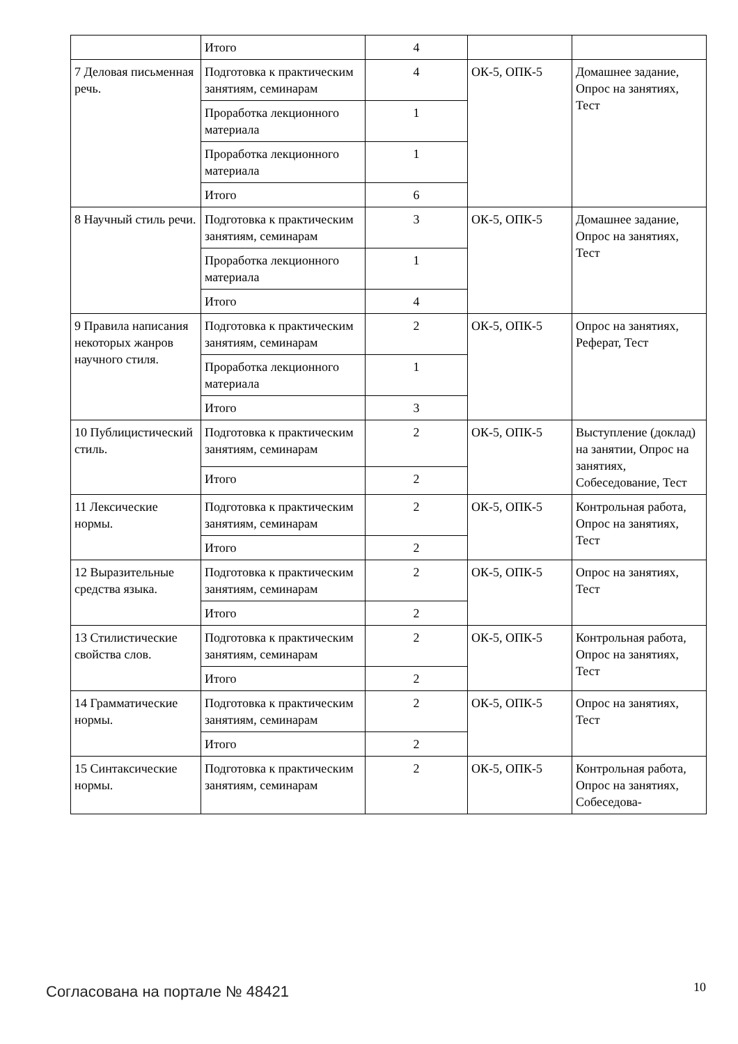| | Итого | 4 | | |
| 7 Деловая письменная речь. | Подготовка к практическим занятиям, семинарам | 4 | ОК-5, ОПК-5 | Домашнее задание, Опрос на занятиях, Тест |
| | Проработка лекционного материала | 1 | | |
| | Проработка лекционного материала | 1 | | |
| | Итого | 6 | | |
| 8 Научный стиль речи. | Подготовка к практическим занятиям, семинарам | 3 | ОК-5, ОПК-5 | Домашнее задание, Опрос на занятиях, Тест |
| | Проработка лекционного материала | 1 | | |
| | Итого | 4 | | |
| 9 Правила написания некоторых жанров научного стиля. | Подготовка к практическим занятиям, семинарам | 2 | ОК-5, ОПК-5 | Опрос на занятиях, Реферат, Тест |
| | Проработка лекционного материала | 1 | | |
| | Итого | 3 | | |
| 10 Публицистический стиль. | Подготовка к практическим занятиям, семинарам | 2 | ОК-5, ОПК-5 | Выступление (доклад) на занятии, Опрос на занятиях, Собеседование, Тест |
| | Итого | 2 | | |
| 11 Лексические нормы. | Подготовка к практическим занятиям, семинарам | 2 | ОК-5, ОПК-5 | Контрольная работа, Опрос на занятиях, Тест |
| | Итого | 2 | | |
| 12 Выразительные средства языка. | Подготовка к практическим занятиям, семинарам | 2 | ОК-5, ОПК-5 | Опрос на занятиях, Тест |
| | Итого | 2 | | |
| 13 Стилистические свойства слов. | Подготовка к практическим занятиям, семинарам | 2 | ОК-5, ОПК-5 | Контрольная работа, Опрос на занятиях, Тест |
| | Итого | 2 | | |
| 14 Грамматические нормы. | Подготовка к практическим занятиям, семинарам | 2 | ОК-5, ОПК-5 | Опрос на занятиях, Тест |
| | Итого | 2 | | |
| 15 Синтаксические нормы. | Подготовка к практическим занятиям, семинарам | 2 | ОК-5, ОПК-5 | Контрольная работа, Опрос на занятиях, Собеседова- |
Согласована на портале № 48421 10